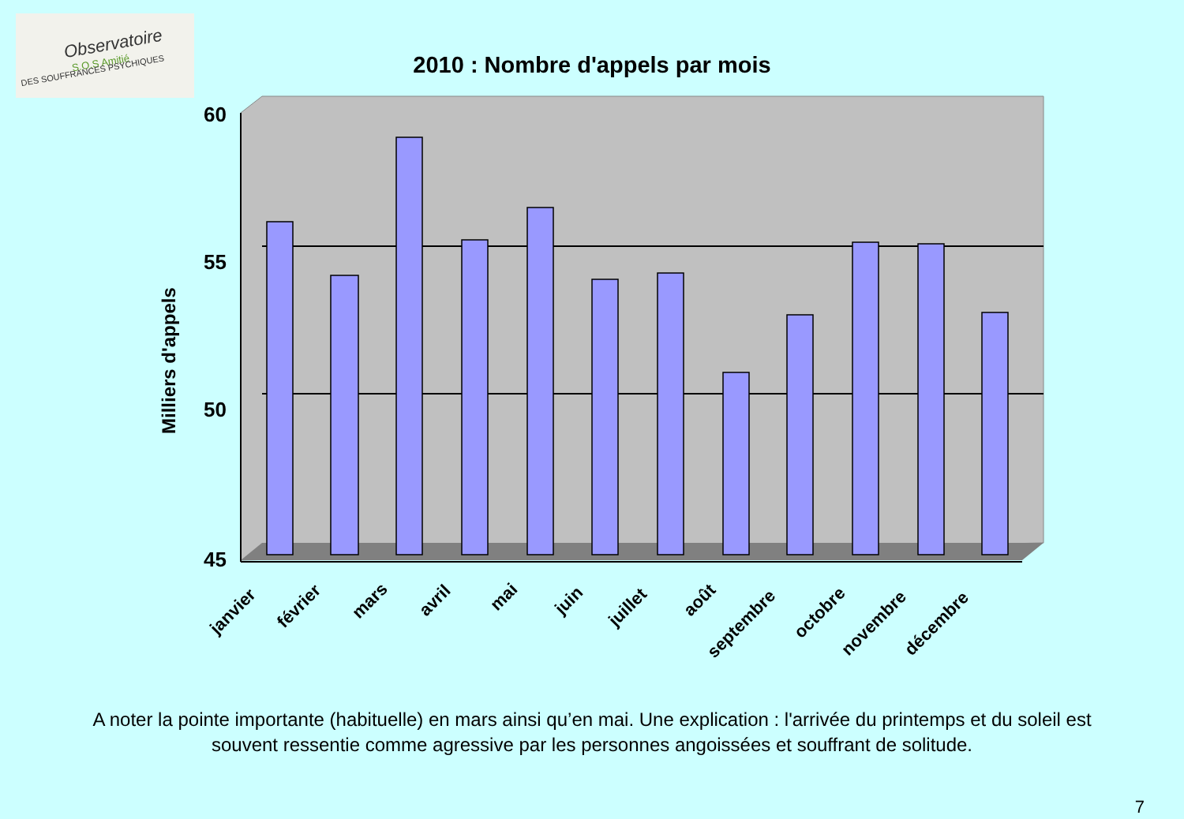Observatoire
S.O.S Amitié
DES SOUFFRANCES PSYCHIQUES
2010 : Nombre d'appels par mois
60
55
50
45
Milliers d'appels
janvier
février
mars
avril
mai
juin
juillet
août
septembre
octobre
novembre
décembre
A noter la pointe importante (habituelle) en mars ainsi qu’en mai. Une explication : l'arrivée du printemps et du soleil est souvent ressentie comme agressive par les personnes angoissées et souffrant de solitude.
7